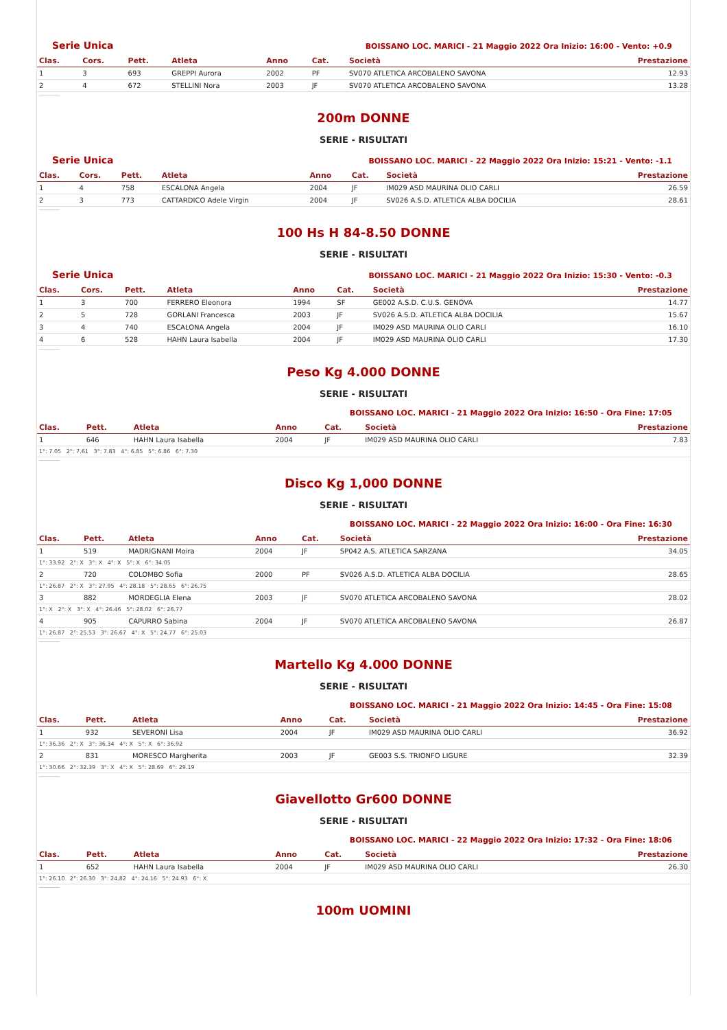Serie Unica BOISSANO LOC. MARICI - 21 Maggio 2022 Ora Inizio: 16:00 - Vento: +0.9
| Clas. | Cors. | Pett. | Atleta | Anno | Cat. | Società | Prestazione |
| --- | --- | --- | --- | --- | --- | --- | --- |
| 1 | 3 | 693 | GREPPI Aurora | 2002 | PF | SV070 ATLETICA ARCOBALENO SAVONA | 12.93 |
| 2 | 4 | 672 | STELLINI Nora | 2003 | JF | SV070 ATLETICA ARCOBALENO SAVONA | 13.28 |
200m DONNE
SERIE - RISULTATI
Serie Unica BOISSANO LOC. MARICI - 22 Maggio 2022 Ora Inizio: 15:21 - Vento: -1.1
| Clas. | Cors. | Pett. | Atleta | Anno | Cat. | Società | Prestazione |
| --- | --- | --- | --- | --- | --- | --- | --- |
| 1 | 4 | 758 | ESCALONA Angela | 2004 | JF | IM029 ASD MAURINA OLIO CARLI | 26.59 |
| 2 | 3 | 773 | CATTARDICO Adele Virgin | 2004 | JF | SV026 A.S.D. ATLETICA ALBA DOCILIA | 28.61 |
100 Hs H 84-8.50 DONNE
SERIE - RISULTATI
Serie Unica BOISSANO LOC. MARICI - 21 Maggio 2022 Ora Inizio: 15:30 - Vento: -0.3
| Clas. | Cors. | Pett. | Atleta | Anno | Cat. | Società | Prestazione |
| --- | --- | --- | --- | --- | --- | --- | --- |
| 1 | 3 | 700 | FERRERO Eleonora | 1994 | SF | GE002 A.S.D. C.U.S. GENOVA | 14.77 |
| 2 | 5 | 728 | GORLANI Francesca | 2003 | JF | SV026 A.S.D. ATLETICA ALBA DOCILIA | 15.67 |
| 3 | 4 | 740 | ESCALONA Angela | 2004 | JF | IM029 ASD MAURINA OLIO CARLI | 16.10 |
| 4 | 6 | 528 | HAHN Laura Isabella | 2004 | JF | IM029 ASD MAURINA OLIO CARLI | 17.30 |
Peso Kg 4.000 DONNE
SERIE - RISULTATI
BOISSANO LOC. MARICI - 21 Maggio 2022 Ora Inizio: 16:50 - Ora Fine: 17:05
| Clas. | Pett. | Atleta | Anno | Cat. | Società | Prestazione |
| --- | --- | --- | --- | --- | --- | --- |
| 1 | 646 | HAHN Laura Isabella | 2004 | JF | IM029 ASD MAURINA OLIO CARLI | 7.83 |
| 1°: 7.05 2°: 7.61 3°: 7.83 4°: 6.85 5°: 6.86 6°: 7.30 | | | | | | |
Disco Kg 1,000 DONNE
SERIE - RISULTATI
BOISSANO LOC. MARICI - 22 Maggio 2022 Ora Inizio: 16:00 - Ora Fine: 16:30
| Clas. | Pett. | Atleta | Anno | Cat. | Società | Prestazione |
| --- | --- | --- | --- | --- | --- | --- |
| 1 | 519 | MADRIGNANI Moira | 2004 | JF | SP042 A.S. ATLETICA SARZANA | 34.05 |
| 1°: 33.92 2°: X 3°: X 4°: X 5°: X 6°: 34.05 | | | | | | |
| 2 | 720 | COLOMBO Sofia | 2000 | PF | SV026 A.S.D. ATLETICA ALBA DOCILIA | 28.65 |
| 1°: 26.87 2°: X 3°: 27.95 4°: 28.18 5°: 28.65 6°: 26.75 | | | | | | |
| 3 | 882 | MORDEGLIA Elena | 2003 | JF | SV070 ATLETICA ARCOBALENO SAVONA | 28.02 |
| 1°: X 2°: X 3°: X 4°: 26.46 5°: 28.02 6°: 26.77 | | | | | | |
| 4 | 905 | CAPURRO Sabina | 2004 | JF | SV070 ATLETICA ARCOBALENO SAVONA | 26.87 |
| 1°: 26.87 2°: 25.53 3°: 26.67 4°: X 5°: 24.77 6°: 25.03 | | | | | | |
Martello Kg 4.000 DONNE
SERIE - RISULTATI
BOISSANO LOC. MARICI - 21 Maggio 2022 Ora Inizio: 14:45 - Ora Fine: 15:08
| Clas. | Pett. | Atleta | Anno | Cat. | Società | Prestazione |
| --- | --- | --- | --- | --- | --- | --- |
| 1 | 932 | SEVERONI Lisa | 2004 | JF | IM029 ASD MAURINA OLIO CARLI | 36.92 |
| 1°: 36.36 2°: X 3°: 36.34 4°: X 5°: X 6°: 36.92 | | | | | | |
| 2 | 831 | MORESCO Margherita | 2003 | JF | GE003 S.S. TRIONFO LIGURE | 32.39 |
| 1°: 30.66 2°: 32.39 3°: X 4°: X 5°: 28.69 6°: 29.19 | | | | | | |
Giavellotto Gr600 DONNE
SERIE - RISULTATI
BOISSANO LOC. MARICI - 22 Maggio 2022 Ora Inizio: 17:32 - Ora Fine: 18:06
| Clas. | Pett. | Atleta | Anno | Cat. | Società | Prestazione |
| --- | --- | --- | --- | --- | --- | --- |
| 1 | 652 | HAHN Laura Isabella | 2004 | JF | IM029 ASD MAURINA OLIO CARLI | 26.30 |
| 1°: 26.10 2°: 26.30 3°: 24.82 4°: 24.16 5°: 24.93 6°: X | | | | | | |
100m UOMINI